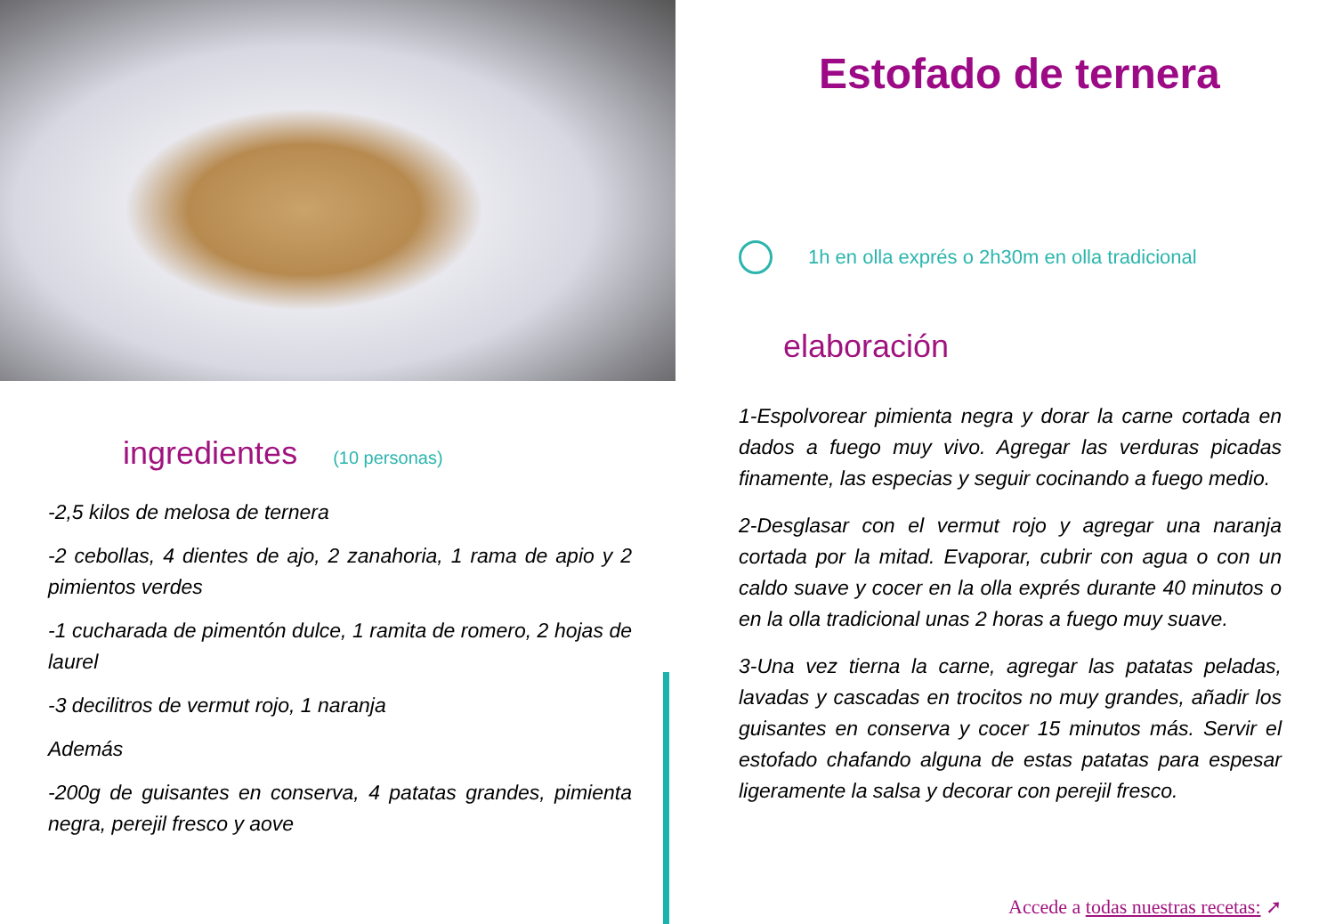ingredientes (10 personas)
-2,5 kilos de melosa de ternera
-2 cebollas, 4 dientes de ajo, 2 zanahoria, 1 rama de apio y 2 pimientos verdes
-1 cucharada de pimentón dulce, 1 ramita de romero, 2 hojas de laurel
-3 decilitros de vermut rojo, 1 naranja
Además
-200g de guisantes en conserva, 4 patatas grandes, pimienta negra, perejil fresco y aove
Estofado de ternera
1h en olla exprés o 2h30m en olla tradicional
elaboración
1-Espolvorear pimienta negra y dorar la carne cortada en dados a fuego muy vivo. Agregar las verduras picadas finamente, las especias y seguir cocinando a fuego medio.
2-Desglasar con el vermut rojo y agregar una naranja cortada por la mitad. Evaporar, cubrir con agua o con un caldo suave y cocer en la olla exprés durante 40 minutos o en la olla tradicional unas 2 horas a fuego muy suave.
3-Una vez tierna la carne, agregar las patatas peladas, lavadas y cascadas en trocitos no muy grandes, añadir los guisantes en conserva y cocer 15 minutos más. Servir el estofado chafando alguna de estas patatas para espesar ligeramente la salsa y decorar con perejil fresco.
Accede a todas nuestras recetas: ➚